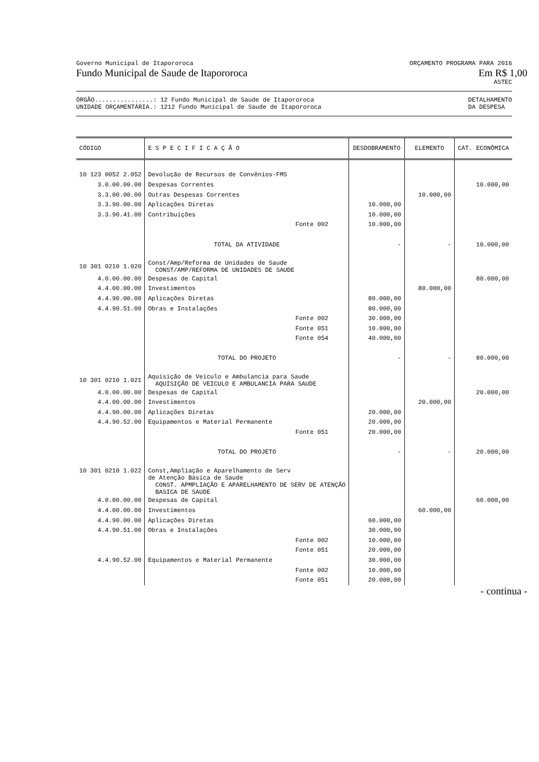Governo Municipal de Itapororoca ORÇAMENTO PROGRAMA PARA 2016
Fundo Municipal de Saude de Itapororoca Em R$ 1,00
ASTEC
ÓRGÃO................: 12 Fundo Municipal de Saude de Itapororoca DETALHAMENTO
UNIDADE ORÇAMENTÁRIA.: 1212 Fundo Municipal de Saude de Itapororoca DA DESPESA
| CÓDIGO | E S P E C I F I C A Ç Ã O | DESDOBRAMENTO | ELEMENTO | CAT. ECONÔMICA |
| --- | --- | --- | --- | --- |
| 10 123 0052 2.052 | Devolução de Recursos de Convênios-FMS | | | |
| 3.0.00.00.00 | Despesas Correntes | | | 10.000,00 |
| 3.3.00.00.00 | Outras Despesas Correntes | | 10.000,00 | |
| 3.3.90.00.00 | Aplicações Diretas | 10.000,00 | | |
| 3.3.90.41.00 | Contribuições | 10.000,00 | | |
| | Fonte 002 | 10.000,00 | | |
| | TOTAL DA ATIVIDADE | - | - | 10.000,00 |
| 10 301 0210 1.020 | Const/Amp/Reforma de Unidades de Saude CONST/AMP/REFORMA DE UNIDADES DE SAUDE | | | |
| 4.0.00.00.00 | Despesas de Capital | | | 80.000,00 |
| 4.4.00.00.00 | Investimentos | | 80.000,00 | |
| 4.4.90.00.00 | Aplicações Diretas | 80.000,00 | | |
| 4.4.90.51.00 | Obras e Instalações | 80.000,00 | | |
| | Fonte 002 | 30.000,00 | | |
| | Fonte 051 | 10.000,00 | | |
| | Fonte 054 | 40.000,00 | | |
| | TOTAL DO PROJETO | - | - | 80.000,00 |
| 10 301 0210 1.021 | Aquisição de Veiculo e Ambulancia para Saude AQUISIÇÃO DE VEICULO E AMBULANCIA PARA SAUDE | | | |
| 4.0.00.00.00 | Despesas de Capital | | | 20.000,00 |
| 4.4.00.00.00 | Investimentos | | 20.000,00 | |
| 4.4.90.00.00 | Aplicações Diretas | 20.000,00 | | |
| 4.4.90.52.00 | Equipamentos e Material Permanente | 20.000,00 | | |
| | Fonte 051 | 20.000,00 | | |
| | TOTAL DO PROJETO | - | - | 20.000,00 |
| 10 301 0210 1.022 | Const,Ampliação e Aparelhamento de Serv de Atenção Básica de Saude CONST. APMPLIAÇÃO E APARELHAMENTO DE SERV DE ATENÇÃO BASICA DE SAUDE | | | |
| 4.0.00.00.00 | Despesas de Capital | | | 60.000,00 |
| 4.4.00.00.00 | Investimentos | | 60.000,00 | |
| 4.4.90.00.00 | Aplicações Diretas | 60.000,00 | | |
| 4.4.90.51.00 | Obras e Instalações | 30.000,00 | | |
| | Fonte 002 | 10.000,00 | | |
| | Fonte 051 | 20.000,00 | | |
| 4.4.90.52.00 | Equipamentos e Material Permanente | 30.000,00 | | |
| | Fonte 002 | 10.000,00 | | |
| | Fonte 051 | 20.000,00 | | |
- continua -